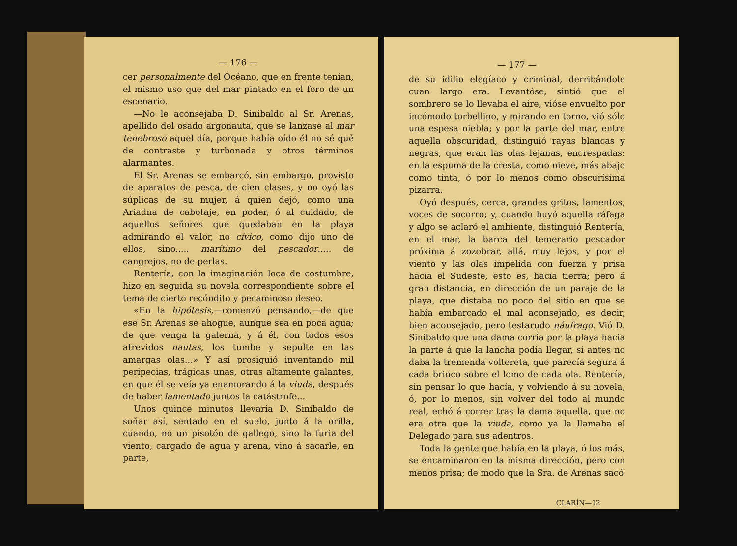— 176 —
cer personalmente del Océano, que en frente tenían, el mismo uso que del mar pintado en el foro de un escenario.
—No le aconsejaba D. Sinibaldo al Sr. Arenas, apellido del osado argonauta, que se lanzase al mar tenebroso aquel día, porque había oído él no sé qué de contraste y turbonada y otros términos alarmantes.
El Sr. Arenas se embarcó, sin embargo, provisto de aparatos de pesca, de cien clases, y no oyó las súplicas de su mujer, á quien dejó, como una Ariadna de cabotaje, en poder, ó al cuidado, de aquellos señores que quedaban en la playa admirando el valor, no cívico, como dijo uno de ellos, sino..... marítimo del pescador..... de cangrejos, no de perlas.
Rentería, con la imaginación loca de costumbre, hizo en seguida su novela correspondiente sobre el tema de cierto recóndito y pecaminoso deseo.
«En la hipótesis,—comenzó pensando,—de que ese Sr. Arenas se ahogue, aunque sea en poca agua; de que venga la galerna, y á él, con todos esos atrevidos nautas, los tumbe y sepulte en las amargas olas...» Y así prosiguió inventando mil peripecias, trágicas unas, otras altamente galantes, en que él se veía ya enamorando á la viuda, después de haber lamentado juntos la catástrofe...
Unos quince minutos llevaría D. Sinibaldo de soñar así, sentado en el suelo, junto á la orilla, cuando, no un pisotón de gallego, sino la furia del viento, cargado de agua y arena, vino á sacarle, en parte,
— 177 —
de su idilio elegíaco y criminal, derribándole cuan largo era. Levantóse, sintió que el sombrero se lo llevaba el aire, vióse envuelto por incómodo torbellino, y mirando en torno, vió sólo una espesa niebla; y por la parte del mar, entre aquella obscuridad, distinguió rayas blancas y negras, que eran las olas lejanas, encrespadas: en la espuma de la cresta, como nieve, más abajo como tinta, ó por lo menos como obscurísima pizarra.
Oyó después, cerca, grandes gritos, lamentos, voces de socorro; y, cuando huyó aquella ráfaga y algo se aclaró el ambiente, distinguió Rentería, en el mar, la barca del temerario pescador próxima á zozobrar, allá, muy lejos, y por el viento y las olas impelida con fuerza y prisa hacia el Sudeste, esto es, hacia tierra; pero á gran distancia, en dirección de un paraje de la playa, que distaba no poco del sitio en que se había embarcado el mal aconsejado, es decir, bien aconsejado, pero testarudo náufrago. Vió D. Sinibaldo que una dama corría por la playa hacia la parte á que la lancha podía llegar, si antes no daba la tremenda voltereta, que parecía segura á cada brinco sobre el lomo de cada ola. Rentería, sin pensar lo que hacía, y volviendo á su novela, ó, por lo menos, sin volver del todo al mundo real, echó á correr tras la dama aquella, que no era otra que la viuda, como ya la llamaba el Delegado para sus adentros.
Toda la gente que había en la playa, ó los más, se encaminaron en la misma dirección, pero con menos prisa; de modo que la Sra. de Arenas sacó
CLARÍN—12